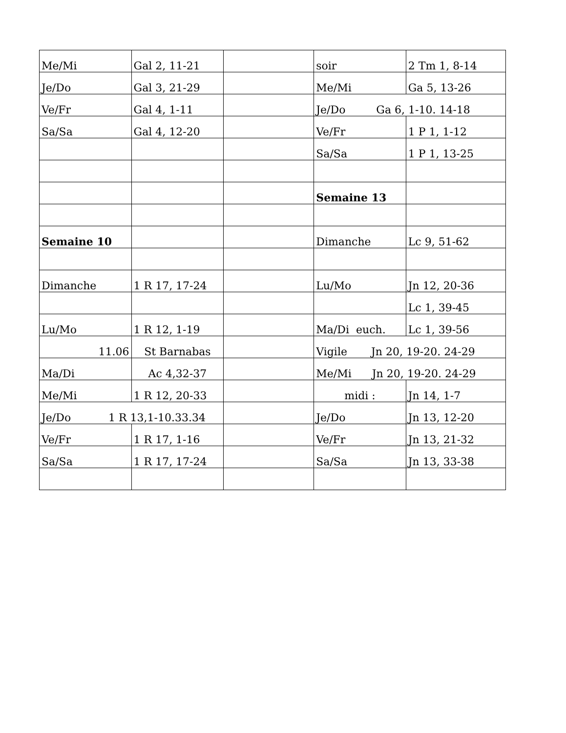| Me/Mi | Gal 2, 11-21 | | soir | 2 Tm 1, 8-14 |
| Je/Do | Gal 3, 21-29 | | Me/Mi | Ga 5, 13-26 |
| Ve/Fr | Gal 4, 1-11 | | Je/Do Ga 6, 1-10. 14-18 | |
| Sa/Sa | Gal 4, 12-20 | | Ve/Fr | 1 P 1, 1-12 |
| | | | Sa/Sa | 1 P 1, 13-25 |
| | | | Semaine 13 | |
| Semaine 10 | | | Dimanche | Lc 9, 51-62 |
| Dimanche | 1 R 17, 17-24 | | Lu/Mo | Jn 12, 20-36 |
| | | | | Lc 1, 39-45 |
| Lu/Mo | 1 R 12, 1-19 | | Ma/Di euch. | Lc 1, 39-56 |
| 11.06 | St Barnabas | | Vigile Jn 20, 19-20. 24-29 | |
| Ma/Di | Ac 4,32-37 | | Me/Mi Jn 20, 19-20. 24-29 | |
| Me/Mi | 1 R 12, 20-33 | | midi : | Jn 14, 1-7 |
| Je/Do 1 R 13,1-10.33.34 | | | Je/Do | Jn 13, 12-20 |
| Ve/Fr | 1 R 17, 1-16 | | Ve/Fr | Jn 13, 21-32 |
| Sa/Sa | 1 R 17, 17-24 | | Sa/Sa | Jn 13, 33-38 |